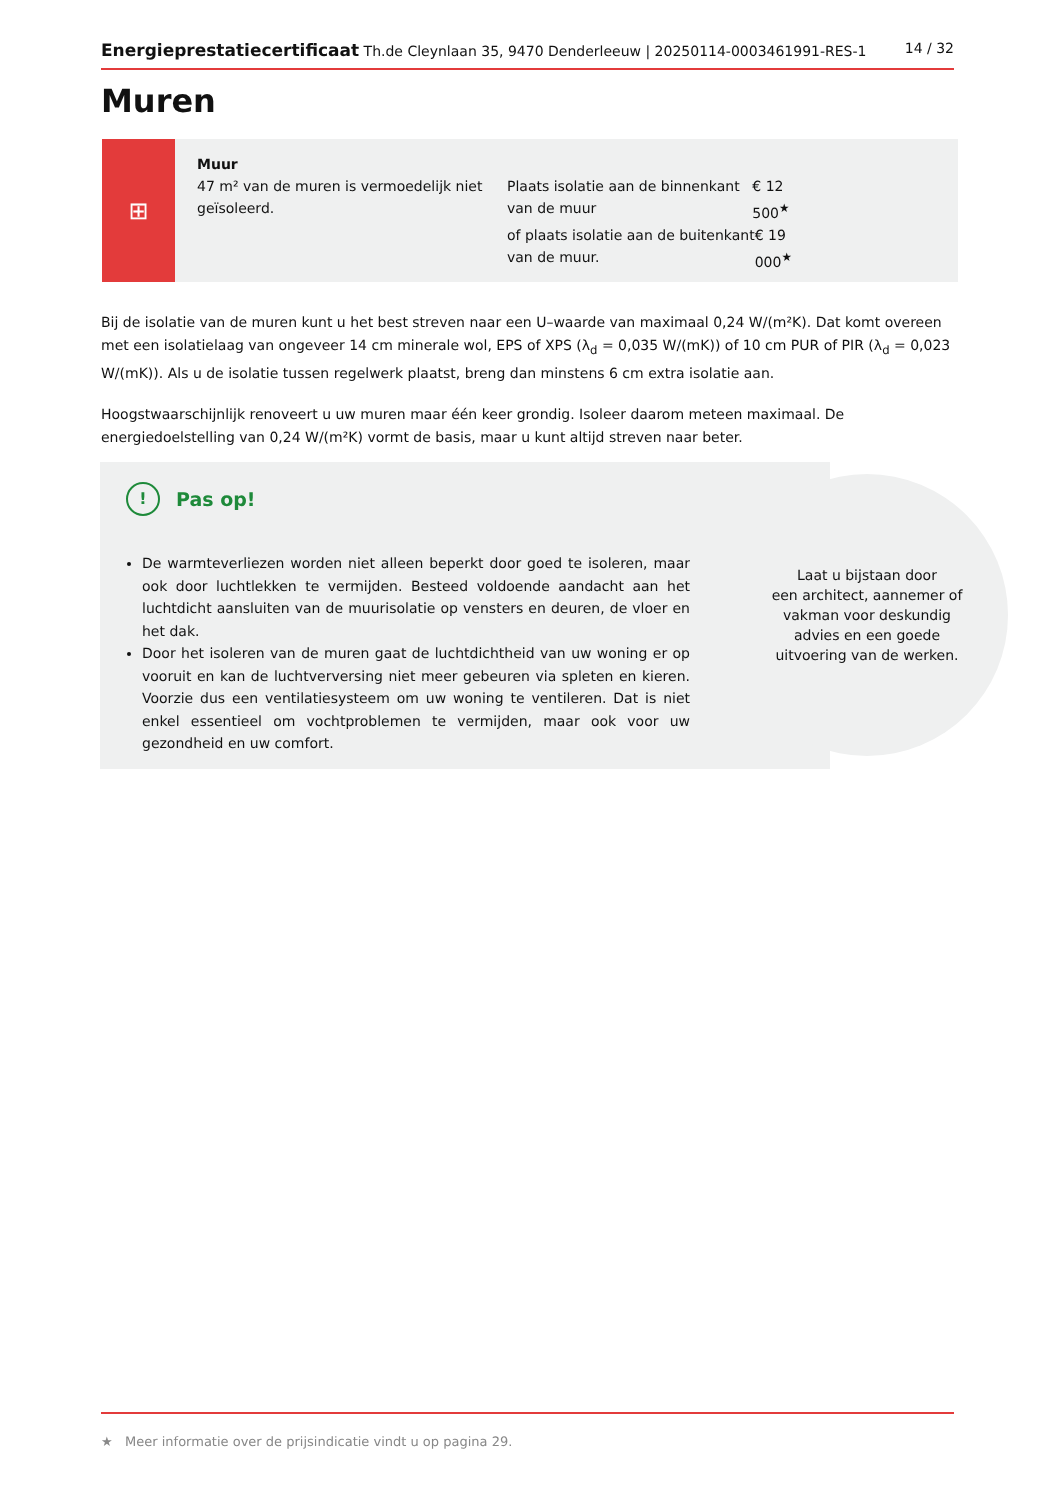Energieprestatiecertificaat Th.de Cleynlaan 35, 9470 Denderleeuw | 20250114-0003461991-RES-1 14 / 32
Muren
⊞
Muur
47 m² van de muren is vermoedelijk niet geïsoleerd.
Plaats isolatie aan de binnenkant van de muur € 12 500<sup>★</sup>
of plaats isolatie aan de buitenkant van de muur. € 19 000<sup>★</sup>
Bij de isolatie van de muren kunt u het best streven naar een U–waarde van maximaal 0,24 W/(m²K). Dat komt overeen met een isolatielaag van ongeveer 14 cm minerale wol, EPS of XPS (λ<sub>d</sub> = 0,035 W/(mK)) of 10 cm PUR of PIR (λ<sub>d</sub> = 0,023 W/(mK)). Als u de isolatie tussen regelwerk plaatst, breng dan minstens 6 cm extra isolatie aan.
Hoogstwaarschijnlijk renoveert u uw muren maar één keer grondig. Isoleer daarom meteen maximaal. De energiedoelstelling van 0,24 W/(m²K) vormt de basis, maar u kunt altijd streven naar beter.
! Pas op!
De warmteverliezen worden niet alleen beperkt door goed te isoleren, maar ook door luchtlekken te vermijden. Besteed voldoende aandacht aan het luchtdicht aansluiten van de muurisolatie op vensters en deuren, de vloer en het dak.
Door het isoleren van de muren gaat de luchtdichtheid van uw woning er op vooruit en kan de luchtverversing niet meer gebeuren via spleten en kieren. Voorzie dus een ventilatiesysteem om uw woning te ventileren. Dat is niet enkel essentieel om vochtproblemen te vermijden, maar ook voor uw gezondheid en uw comfort.
Laat u bijstaan door
een architect, aannemer of
vakman voor deskundig
advies en een goede
uitvoering van de werken.
★ Meer informatie over de prijsindicatie vindt u op pagina 29.